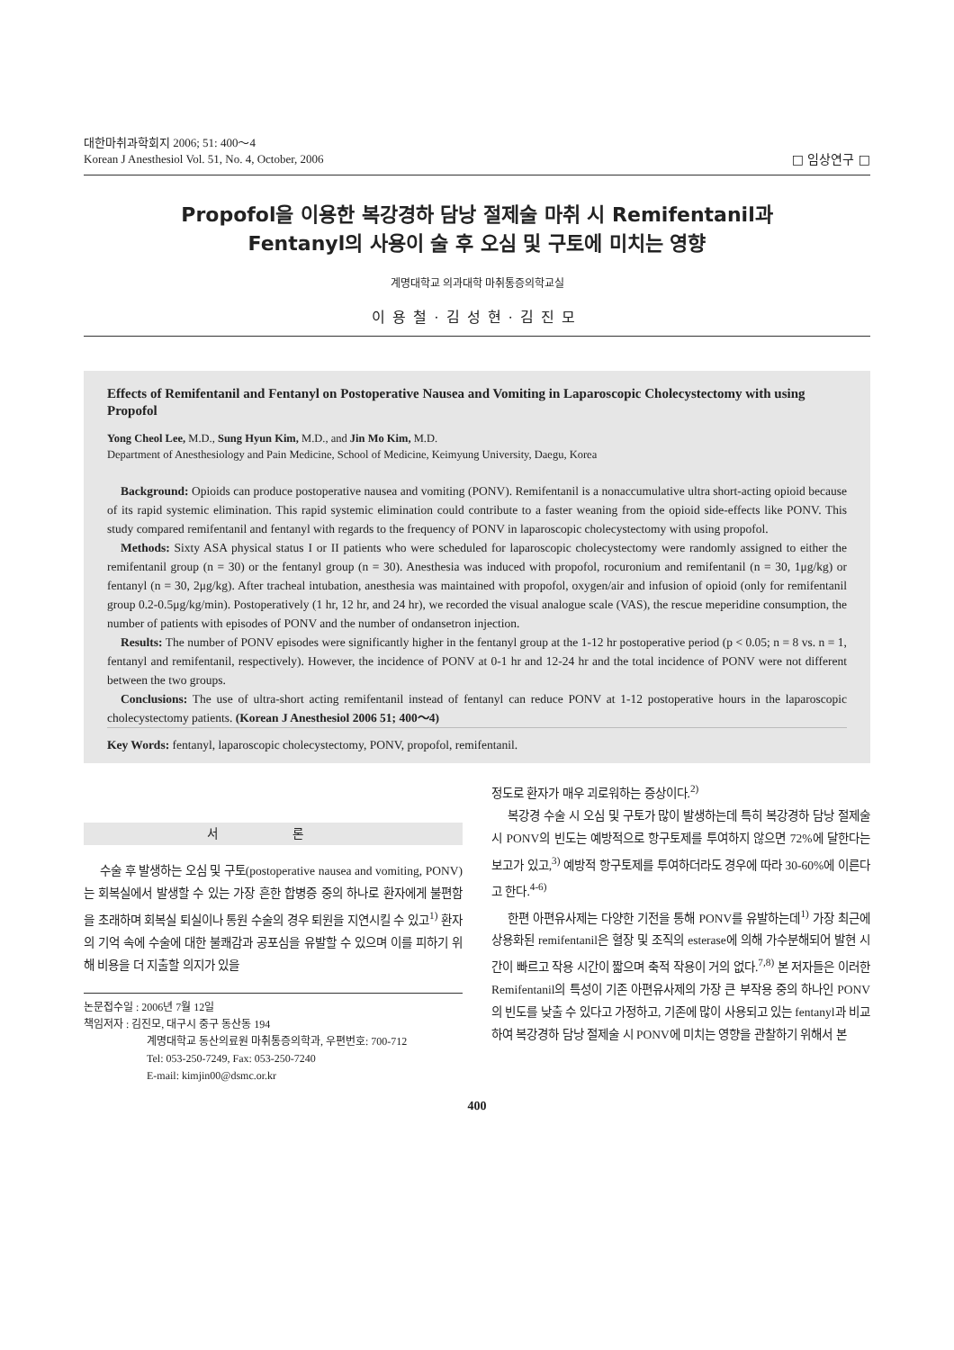대한마취과학회지 2006; 51: 400～4
Korean J Anesthesiol Vol. 51, No. 4, October, 2006
□ 임상연구 □
Propofol을 이용한 복강경하 담낭 절제술 마취 시 Remifentanil과
Fentanyl의 사용이 술 후 오심 및 구토에 미치는 영향
계명대학교 의과대학 마취통증의학교실
이용철·김성현·김진모
Effects of Remifentanil and Fentanyl on Postoperative Nausea and Vomiting in Laparoscopic Cholecystectomy with using Propofol
Yong Cheol Lee, M.D., Sung Hyun Kim, M.D., and Jin Mo Kim, M.D.
Department of Anesthesiology and Pain Medicine, School of Medicine, Keimyung University, Daegu, Korea
Background: Opioids can produce postoperative nausea and vomiting (PONV). Remifentanil is a nonaccumulative ultra short-acting opioid because of its rapid systemic elimination. This rapid systemic elimination could contribute to a faster weaning from the opioid side-effects like PONV. This study compared remifentanil and fentanyl with regards to the frequency of PONV in laparoscopic cholecystectomy with using propofol.
Methods: Sixty ASA physical status I or II patients who were scheduled for laparoscopic cholecystectomy were randomly assigned to either the remifentanil group (n = 30) or the fentanyl group (n = 30). Anesthesia was induced with propofol, rocuronium and remifentanil (n = 30, 1μg/kg) or fentanyl (n = 30, 2μg/kg). After tracheal intubation, anesthesia was maintained with propofol, oxygen/air and infusion of opioid (only for remifentanil group 0.2-0.5μg/kg/min). Postoperatively (1 hr, 12 hr, and 24 hr), we recorded the visual analogue scale (VAS), the rescue meperidine consumption, the number of patients with episodes of PONV and the number of ondansetron injection.
Results: The number of PONV episodes were significantly higher in the fentanyl group at the 1-12 hr postoperative period (p < 0.05; n = 8 vs. n = 1, fentanyl and remifentanil, respectively). However, the incidence of PONV at 0-1 hr and 12-24 hr and the total incidence of PONV were not different between the two groups.
Conclusions: The use of ultra-short acting remifentanil instead of fentanyl can reduce PONV at 1-12 postoperative hours in the laparoscopic cholecystectomy patients. (Korean J Anesthesiol 2006 51; 400～4)
Key Words: fentanyl, laparoscopic cholecystectomy, PONV, propofol, remifentanil.
서 론
수술 후 발생하는 오심 및 구토(postoperative nausea and vomiting, PONV)는 회복실에서 발생할 수 있는 가장 흔한 합병증 중의 하나로 환자에게 불편함을 초래하며 회복실 퇴실이나 통원 수술의 경우 퇴원을 지연시킬 수 있고<sup>1)</sup> 환자의 기억 속에 수술에 대한 불쾌감과 공포심을 유발할 수 있으며 이를 피하기 위해 비용을 더 지출할 의지가 있을
논문접수일 : 2006년 7월 12일
책임저자 : 김진모, 대구시 중구 동산동 194
계명대학교 동산의료원 마취통증의학과, 우편번호: 700-712
Tel: 053-250-7249, Fax: 053-250-7240
E-mail: kimjin00@dsmc.or.kr
정도로 환자가 매우 괴로워하는 증상이다.<sup>2)</sup>
복강경 수술 시 오심 및 구토가 많이 발생하는데 특히 복강경하 담낭 절제술 시 PONV의 빈도는 예방적으로 항구토제를 투여하지 않으면 72%에 달한다는 보고가 있고,<sup>3)</sup> 예방적 항구토제를 투여하더라도 경우에 따라 30-60%에 이른다고 한다.<sup>4-6)</sup>
한편 아편유사제는 다양한 기전을 통해 PONV를 유발하는데<sup>1)</sup> 가장 최근에 상용화된 remifentanil은 혈장 및 조직의 esterase에 의해 가수분해되어 발현 시간이 빠르고 작용 시간이 짧으며 축적 작용이 거의 없다.<sup>7,8)</sup> 본 저자들은 이러한 Remifentanil의 특성이 기존 아편유사제의 가장 큰 부작용 중의 하나인 PONV의 빈도를 낮출 수 있다고 가정하고, 기존에 많이 사용되고 있는 fentanyl과 비교하여 복강경하 담낭 절제술 시 PONV에 미치는 영향을 관찰하기 위해서 본
400